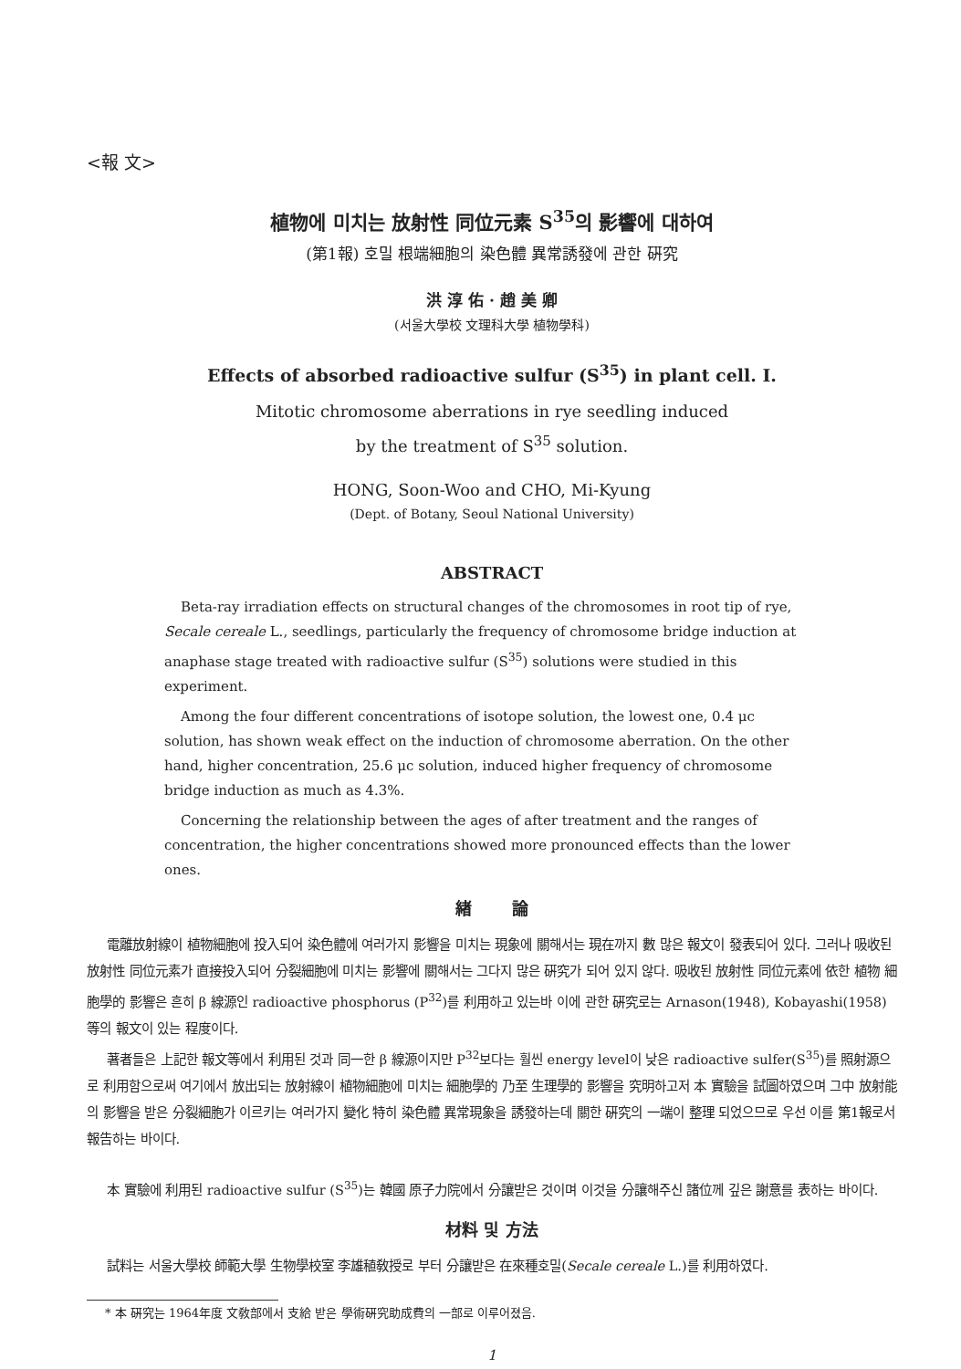<報 文>
植物에 미치는 放射性 同位元素 S<sup>35</sup>의 影響에 대하여
(第1報) 호밀 根端細胞의 染色體 異常誘發에 관한 硏究
洪 淳 佑 · 趙 美 卿
(서울大學校 文理科大學 植物學科)
Effects of absorbed radioactive sulfur (S<sup>35</sup>) in plant cell. I.
Mitotic chromosome aberrations in rye seedling induced
by the treatment of S<sup>35</sup> solution.
HONG, Soon-Woo and CHO, Mi-Kyung
(Dept. of Botany, Seoul National University)
ABSTRACT
Beta-ray irradiation effects on structural changes of the chromosomes in root tip of rye, Secale cereale L., seedlings, particularly the frequency of chromosome bridge induction at anaphase stage treated with radioactive sulfur (S<sup>35</sup>) solutions were studied in this experiment.
Among the four different concentrations of isotope solution, the lowest one, 0.4 μc solution, has shown weak effect on the induction of chromosome aberration. On the other hand, higher concentration, 25.6 μc solution, induced higher frequency of chromosome bridge induction as much as 4.3%.
Concerning the relationship between the ages of after treatment and the ranges of concentration, the higher concentrations showed more pronounced effects than the lower ones.
緖 論
電離放射線이 植物細胞에 投入되어 染色體에 여러가지 影響을 미치는 現象에 關해서는 現在까지 數 많은 報文이 發表되어 있다. 그러나 吸收된 放射性 同位元素가 直接投入되어 分裂細胞에 미치는 影響에 關해서는 그다지 많은 硏究가 되어 있지 않다. 吸收된 放射性 同位元素에 依한 植物 細胞學的 影響은 흔히 β 線源인 radioactive phosphorus (P<sup>32</sup>)를 利用하고 있는바 이에 관한 硏究로는 Arnason(1948), Kobayashi(1958)等의 報文이 있는 程度이다.
著者들은 上記한 報文等에서 利用된 것과 同一한 β 線源이지만 P<sup>32</sup>보다는 훨씬 energy level이 낮은 radioactive sulfer(S<sup>35</sup>)를 照射源으로 利用함으로써 여기에서 放出되는 放射線이 植物細胞에 미치는 細胞學的 乃至 生理學的 影響을 究明하고저 本 實驗을 試圖하였으며 그中 放射能의 影響을 받은 分裂細胞가 이르키는 여러가지 變化 特히 染色體 異常現象을 誘發하는데 關한 硏究의 一端이 整理 되었으므로 우선 이를 第1報로서 報告하는 바이다.
本 實驗에 利用된 radioactive sulfur (S<sup>35</sup>)는 韓國 原子力院에서 分讓받은 것이며 이것을 分讓해주신 諸位께 깊은 謝意를 表하는 바이다.
材料 및 方法
試料는 서울大學校 師範大學 生物學校室 李雄稙敎授로 부터 分讓받은 在來種호밀(Secale cereale L.)를 利用하였다.
* 本 硏究는 1964年度 文敎部에서 支給 받은 學術硏究助成費의 一部로 이루어졌음.
1